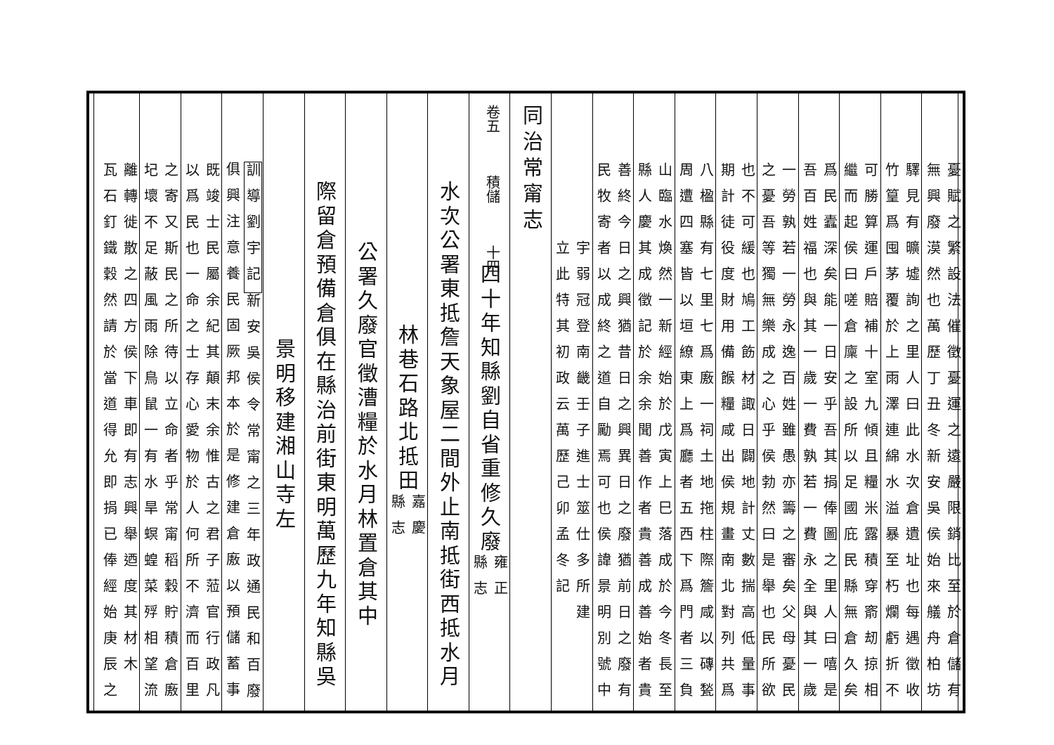憂賦之繁設法催徵憂運之遠嚴限銷比至於倉儲有
無興廢漠然也萬歷丁丑冬新安吳侯始來艤舟柏坊
驛見有曠墟詢之里人曰此水次倉遺址也每遇徵收
竹篁爲囤茅覆於上雨澤連綿水溢暴至朽爛虧折不
可勝算運戶賠補十室九傾且糧米露積穿窬刼掠相
繼而起侯曰嗟倉廩之設所以足國庇民縣無倉久矣
爲民蠹深矣能一日安乎吾其捐俸圖之里人曰嘻是
吾百姓福也與其一歲一費孰若一費永全與其一歲
一勞孰若一勞永逸百姓雖愚亦籌之審矣父母憂民
之憂吾等獨無樂成之心乎侯勃然曰是舉也民所欲
也不可緩也鳩工飭材諏日闢地計丈數揣高低量事
期計徒役度財用備餱糧咸出侯規畫南北對列共爲
八楹縣有七里七爲廒一祠土地拖柱際簷咸以磚甃
周遭四塞皆以垣繚東上爲廳者五西下爲門者三負
山臨水煥然一新經始於戊寅上巳落成於今冬長至
縣人慶其成徵記於余余聞善作者貴善成善始者貴
善終今日之興猶昔日之興異日之廢猶前日之廢有
民牧寄者以成終之道自勵焉可也侯諱景明別號中
宇弱冠登南畿壬子進士筮仕多所建
立此特其初政云萬歷己卯孟冬記
同治常甯志
卷五　　　積儲　　　十四
四十年知縣劉自省重修久廢 雍正
縣志
水次公署東抵詹天象屋二間外止南抵街西抵水月
林巷石路北抵田 嘉慶
縣志
公署久廢官徵漕糧於水月林置倉其中
際留倉預備倉俱在縣治前街東明萬歷九年知縣吳
景明移建湘山寺左
訓導劉宇記新安吳侯令常甯之三年政通民和百廢
俱興注意養民固厥邦本於是修建倉廒以預儲蓄事
既竣士民屬余紀其顛末余惟古之君子蒞官行政凡
以爲民也一命之士存心愛物於人何所不濟而百里
之寄又斯民之所待以立命者乎常甯稻穀貯積倉廒
圮壞不足蔽風雨除鳥鼠一有水旱螟蝗菜殍相望流
離轉徙散之四方侯下車即有志興舉迺度其材木
瓦石釘鐵穀然請於當道得允即捐已俸經始庚辰之